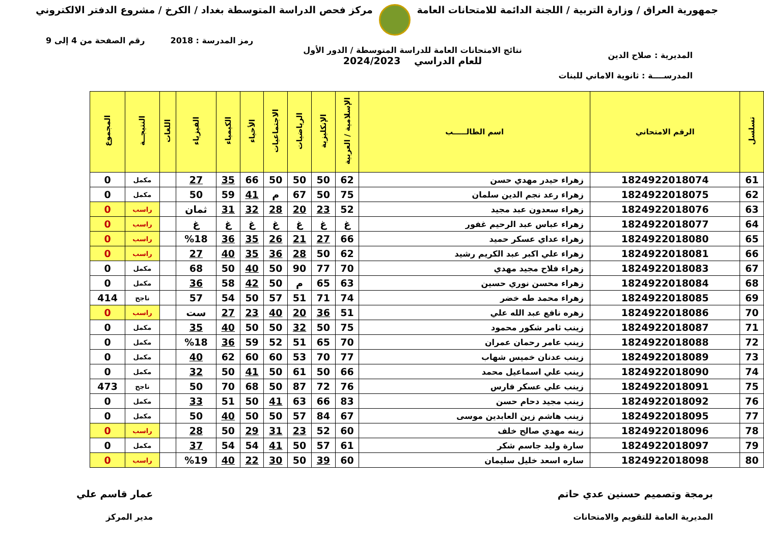جمهورية العراق / وزارة التربية / اللجنة الدائمة للامتحانات العامة
مركز فحص الدراسة المتوسطة بغداد / الكرخ / مشروع الدفتر الالكتروني
رمز المدرسة : 2018 رقم الصفحة من 4 إلى 9
المديرية : صلاح الدين
المدرســــة : ثانوية الاماني للبنات
نتائج الامتحانات العامة للدراسة المتوسطة / الدور الأول
للعام الدراسي 2024/2023
| تسلسل | الرقم الامتحاني | اسم الطالـــــب | الإسلامية / العربية | الإنكليزية | الرياضيات | الاجتماعيات | الأحياء | الكيمياء | الفيزياء | اللغات | النتيجــة | المجموع |
| --- | --- | --- | --- | --- | --- | --- | --- | --- | --- | --- | --- | --- |
| 61 | 1824922018074 | زهراء حيدر مهدي حسن | 62 | 50 | 50 | 50 | 66 | 35 | 27 | | مكمل | 0 |
| 62 | 1824922018075 | زهراء رعد نجم الدين سلمان | 75 | 50 | 67 | م | 41 | 59 | 50 | | مكمل | 0 |
| 63 | 1824922018076 | زهراء سعدون عبد مجيد | 52 | 23 | 20 | 28 | 32 | 31 | ثمان | | راسب | 0 |
| 64 | 1824922018077 | زهراء عباس عبد الرحيم غفور | غ | غ | غ | غ | غ | غ | غ | | راسب | 0 |
| 65 | 1824922018080 | زهراء عداي عسكر حميد | 66 | 27 | 21 | 26 | 35 | 36 | %18 | | راسب | 0 |
| 66 | 1824922018081 | زهراء علي اكبر عبد الكريم رشيد | 62 | 50 | 28 | 36 | 35 | 40 | 27 | | راسب | 0 |
| 67 | 1824922018083 | زهراء فلاح مجيد مهدي | 70 | 77 | 90 | 50 | 40 | 50 | 68 | | مكمل | 0 |
| 68 | 1824922018084 | زهراء محسن نوري حسين | 63 | 65 | م | 50 | 42 | 58 | 36 | | مكمل | 0 |
| 69 | 1824922018085 | زهراء محمد طه خضر | 74 | 71 | 51 | 57 | 50 | 54 | 57 | | ناجح | 414 |
| 70 | 1824922018086 | زهره نافع عبد الله علي | 51 | 36 | 20 | 40 | 23 | 27 | ست | | راسب | 0 |
| 71 | 1824922018087 | زينب ثامر شكور محمود | 75 | 50 | 32 | 50 | 50 | 40 | 35 | | مكمل | 0 |
| 72 | 1824922018088 | زينب عامر رحمان عمران | 70 | 65 | 51 | 52 | 59 | 36 | %18 | | مكمل | 0 |
| 73 | 1824922018089 | زينب عدنان خميس شهاب | 77 | 70 | 53 | 60 | 60 | 62 | 40 | | مكمل | 0 |
| 74 | 1824922018090 | زينب علي اسماعيل محمد | 66 | 50 | 61 | 50 | 41 | 50 | 32 | | مكمل | 0 |
| 75 | 1824922018091 | زينب علي عسكر فارس | 76 | 72 | 87 | 50 | 68 | 70 | 50 | | ناجح | 473 |
| 76 | 1824922018092 | زينب مجيد دحام حسن | 83 | 66 | 63 | 41 | 50 | 51 | 33 | | مكمل | 0 |
| 77 | 1824922018095 | زينب هاشم زين العابدين موسى | 67 | 84 | 57 | 50 | 50 | 40 | 50 | | مكمل | 0 |
| 78 | 1824922018096 | زينه مهدي صالح خلف | 60 | 52 | 23 | 31 | 29 | 50 | 28 | | راسب | 0 |
| 79 | 1824922018097 | سارة وليد جاسم شكر | 61 | 57 | 50 | 41 | 54 | 54 | 37 | | مكمل | 0 |
| 80 | 1824922018098 | ساره اسعد خليل سليمان | 60 | 39 | 50 | 30 | 22 | 40 | %19 | | راسب | 0 |
برمجة وتصميم حسنين عدي حاتم
المديرية العامة للتقويم والامتحانات
عمار قاسم علي
مدير المركز